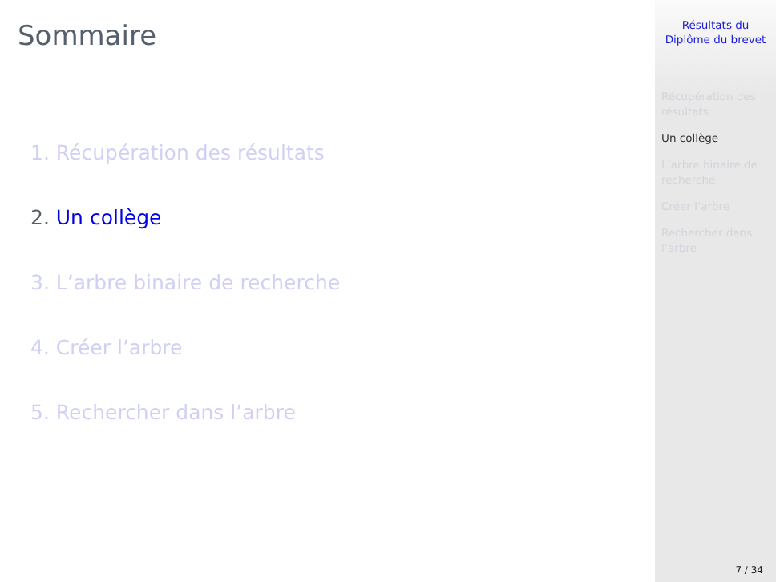Sommaire
1. Récupération des résultats
2. Un collège
3. L’arbre binaire de recherche
4. Créer l’arbre
5. Rechercher dans l’arbre
Résultats du
Diplôme du brevet
Récupération des
résultats
Un collège
L’arbre binaire de
recherche
Créer l’arbre
Rechercher dans
l’arbre
7 / 34